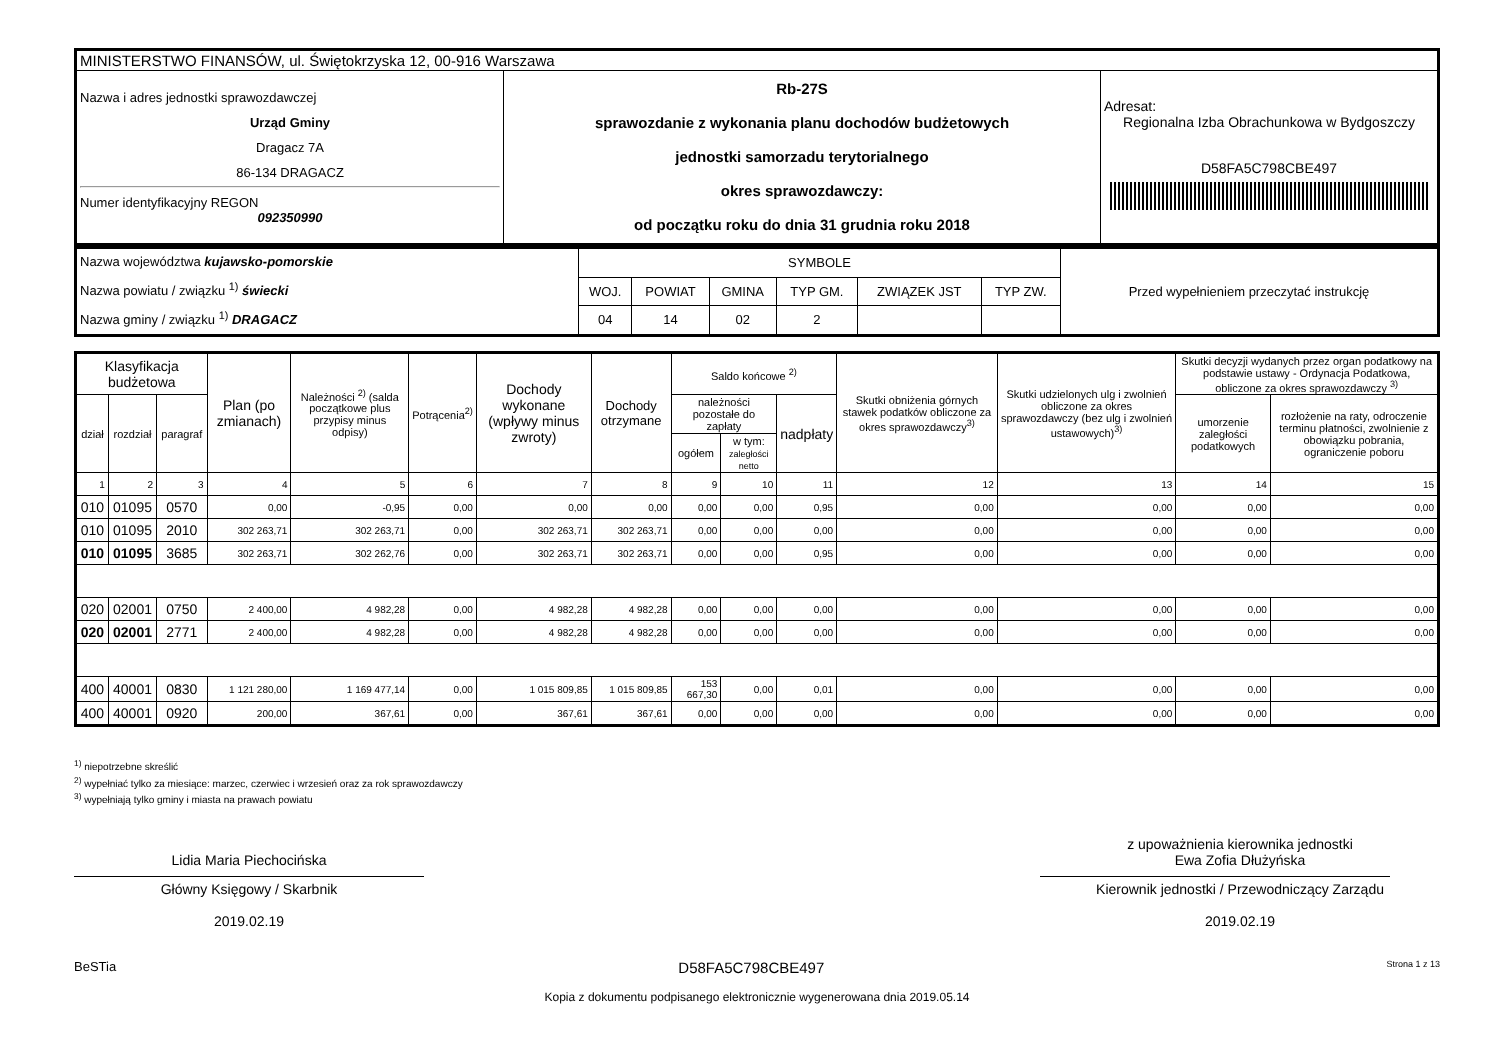| MINISTERSTWO FINANSÓW, ul. Świętokrzyska 12, 00-916 Warszawa | | |
| Nazwa i adres jednostki sprawozdawczej Urząd Gminy Dragacz 7A 86-134 DRAGACZ Numer identyfikacyjny REGON 092350990 | Rb-27S sprawozdanie z wykonania planu dochodów budżetowych jednostki samorzadu terytorialnego okres sprawozdawczy: od początku roku do dnia 31 grudnia roku 2018 | Adresat: Regionalna Izba Obrachunkowa w Bydgoszczy D58FA5C798CBE497 |
| Nazwa województwa kujawsko-pomorskie Nazwa powiatu / związku <sup>1)</sup> świecki Nazwa gminy / związku <sup>1)</sup> DRAGACZ | SYMBOLE | | | | | | Przed wypełnieniem przeczytać instrukcję |
| | WOJ. | POWIAT | GMINA | TYP GM. | ZWIĄZEK JST | TYP ZW. | |
| | 04 | 14 | 02 | 2 | | | |
| Klasyfikacja budżetowa | | | Plan (po zmianach) | Należności <sup>2)</sup> (salda początkowe plus przypisy minus odpisy) | Potrącenia<sup>2)</sup> | Dochody wykonane (wpływy minus zwroty) | Dochody otrzymane | Saldo końcowe <sup>2)</sup> | | | Skutki obniżenia górnych stawek podatków obliczone za okres sprawozdawczy<sup>3)</sup> | Skutki udzielonych ulg i zwolnień obliczone za okres sprawozdawczy (bez ulg i zwolnień ustawowych)<sup>3)</sup> | Skutki decyzji wydanych przez organ podatkowy na podstawie ustawy - Ordynacja Podatkowa, obliczone za okres sprawozdawczy <sup>3)</sup> | |
| --- | --- | --- | --- | --- | --- | --- | --- | --- | --- | --- | --- | --- | --- | --- |
| dział | rozdział | paragraf | | | | | | należności pozostałe do zapłaty | | nadpłaty | | | umorzenie zaległości podatkowych | rozłożenie na raty, odroczenie terminu płatności, zwolnienie z obowiązku pobrania, ograniczenie poboru |
| | | | | | | | | ogółem | w tym: zaległości netto | | | | | |
| 1 | 2 | 3 | 4 | 5 | 6 | 7 | 8 | 9 | 10 | 11 | 12 | 13 | 14 | 15 |
| 010 | 01095 | 0570 | 0,00 | -0,95 | 0,00 | 0,00 | 0,00 | 0,00 | 0,00 | 0,95 | 0,00 | 0,00 | 0,00 | 0,00 |
| 010 | 01095 | 2010 | 302 263,71 | 302 263,71 | 0,00 | 302 263,71 | 302 263,71 | 0,00 | 0,00 | 0,00 | 0,00 | 0,00 | 0,00 | 0,00 |
| 010 | 01095 | 3685 | 302 263,71 | 302 262,76 | 0,00 | 302 263,71 | 302 263,71 | 0,00 | 0,00 | 0,95 | 0,00 | 0,00 | 0,00 | 0,00 |
| 020 | 02001 | 0750 | 2 400,00 | 4 982,28 | 0,00 | 4 982,28 | 4 982,28 | 0,00 | 0,00 | 0,00 | 0,00 | 0,00 | 0,00 | 0,00 |
| 020 | 02001 | 2771 | 2 400,00 | 4 982,28 | 0,00 | 4 982,28 | 4 982,28 | 0,00 | 0,00 | 0,00 | 0,00 | 0,00 | 0,00 | 0,00 |
| 400 | 40001 | 0830 | 1 121 280,00 | 1 169 477,14 | 0,00 | 1 015 809,85 | 1 015 809,85 | 153 667,30 | 0,00 | 0,01 | 0,00 | 0,00 | 0,00 | 0,00 |
| 400 | 40001 | 0920 | 200,00 | 367,61 | 0,00 | 367,61 | 367,61 | 0,00 | 0,00 | 0,00 | 0,00 | 0,00 | 0,00 | 0,00 |
<sup>1)</sup> niepotrzebne skreślić
<sup>2)</sup> wypełniać tylko za miesiące: marzec, czerwiec i wrzesień oraz za rok sprawozdawczy
<sup>3)</sup> wypełniają tylko gminy i miasta na prawach powiatu
Lidia Maria Piechocińska
Główny Księgowy / Skarbnik
2019.02.19
z upoważnienia kierownika jednostki
Ewa Zofia Dłużyńska
Kierownik jednostki / Przewodniczący Zarządu
2019.02.19
BeSTia D58FA5C798CBE497 Strona 1 z 13
Kopia z dokumentu podpisanego elektronicznie wygenerowana dnia 2019.05.14